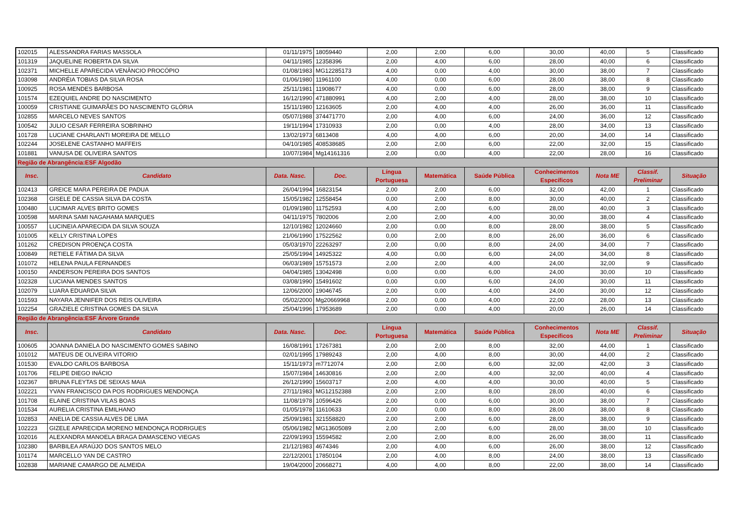| 102015 | ALESSANDRA FARIAS MASSOLA | 01/11/1975 | 18059440 | 2,00 | 2,00 | 6,00 | 30,00 | 40,00 | 5 | Classificado |
| 101319 | JAQUELINE ROBERTA DA SILVA | 04/11/1985 | 12358396 | 2,00 | 4,00 | 6,00 | 28,00 | 40,00 | 6 | Classificado |
| 102371 | MICHELLE APARECIDA VENÂNCIO PROCÓPIO | 01/08/1983 | MG12285173 | 4,00 | 0,00 | 4,00 | 30,00 | 38,00 | 7 | Classificado |
| 103098 | ANDRÉIA TOBIAS DA SILVA ROSA | 01/06/1980 | 11961100 | 4,00 | 0,00 | 6,00 | 28,00 | 38,00 | 8 | Classificado |
| 100925 | ROSA MENDES BARBOSA | 25/11/1981 | 11908677 | 4,00 | 0,00 | 6,00 | 28,00 | 38,00 | 9 | Classificado |
| 101574 | EZEQUIEL ANDRE DO NASCIMENTO | 16/12/1990 | 471880991 | 4,00 | 2,00 | 4,00 | 28,00 | 38,00 | 10 | Classificado |
| 100059 | CRISTIANE GUIMARÃES DO NASCIMENTO GLÓRIA | 15/11/1980 | 12163605 | 2,00 | 4,00 | 4,00 | 26,00 | 36,00 | 11 | Classificado |
| 102855 | MARCELO NEVES SANTOS | 05/07/1988 | 374471770 | 2,00 | 4,00 | 6,00 | 24,00 | 36,00 | 12 | Classificado |
| 100542 | JULIO CESAR FERREIRA SOBRINHO | 19/11/1994 | 17310933 | 2,00 | 0,00 | 4,00 | 28,00 | 34,00 | 13 | Classificado |
| 101728 | LUCIANE CHARLANTI MOREIRA DE MELLO | 13/02/1973 | 6813408 | 4,00 | 4,00 | 6,00 | 20,00 | 34,00 | 14 | Classificado |
| 102244 | JOSELENE CASTANHO MAFFEIS | 04/10/1985 | 408538685 | 2,00 | 2,00 | 6,00 | 22,00 | 32,00 | 15 | Classificado |
| 101881 | VANUSA DE OLIVEIRA SANTOS | 10/07/1984 | Mg14161316 | 2,00 | 0,00 | 4,00 | 22,00 | 28,00 | 16 | Classificado |
| Região de Abrangência:ESF Algodão | | | | | | | | | | |
| Insc. | Candidato | Data. Nasc. | Doc. | Língua Portuguesa | Matemática | Saúde Pública | Conhecimentos Específicos | Nota ME | Classif. Preliminar | Situação |
| 102413 | GREICE MARA PEREIRA DE PADUA | 26/04/1994 | 16823154 | 2,00 | 2,00 | 6,00 | 32,00 | 42,00 | 1 | Classificado |
| 102368 | GISELE DE CASSIA SILVA DA COSTA | 15/05/1982 | 12558454 | 0,00 | 2,00 | 8,00 | 30,00 | 40,00 | 2 | Classificado |
| 100480 | LUCIMAR ALVES BRITO GOMES | 01/09/1980 | 11752593 | 4,00 | 2,00 | 6,00 | 28,00 | 40,00 | 3 | Classificado |
| 100598 | MARINA SAMI NAGAHAMA MARQUES | 04/11/1975 | 7802006 | 2,00 | 2,00 | 4,00 | 30,00 | 38,00 | 4 | Classificado |
| 100557 | LUCINEIA APARECIDA DA SILVA SOUZA | 12/10/1982 | 12024660 | 2,00 | 0,00 | 8,00 | 28,00 | 38,00 | 5 | Classificado |
| 101005 | KELLY CRISTINA LOPES | 21/06/1990 | 17522562 | 0,00 | 2,00 | 8,00 | 26,00 | 36,00 | 6 | Classificado |
| 101262 | CREDISON PROENÇA COSTA | 05/03/1970 | 22263297 | 2,00 | 0,00 | 8,00 | 24,00 | 34,00 | 7 | Classificado |
| 100849 | RETIELE FÁTIMA DA SILVA | 25/05/1994 | 14925322 | 4,00 | 0,00 | 6,00 | 24,00 | 34,00 | 8 | Classificado |
| 101072 | HELENA PAULA FERNANDES | 06/03/1989 | 15751573 | 2,00 | 2,00 | 4,00 | 24,00 | 32,00 | 9 | Classificado |
| 100150 | ANDERSON PEREIRA DOS SANTOS | 04/04/1985 | 13042498 | 0,00 | 0,00 | 6,00 | 24,00 | 30,00 | 10 | Classificado |
| 102328 | LUCIANA MENDES SANTOS | 03/08/1990 | 15491602 | 0,00 | 0,00 | 6,00 | 24,00 | 30,00 | 11 | Classificado |
| 102079 | LUARA EDUARDA SILVA | 12/06/2000 | 19046745 | 2,00 | 0,00 | 4,00 | 24,00 | 30,00 | 12 | Classificado |
| 101593 | NAYARA JENNIFER DOS REIS OLIVEIRA | 05/02/2000 | Mg20669968 | 2,00 | 0,00 | 4,00 | 22,00 | 28,00 | 13 | Classificado |
| 102254 | GRAZIELE CRISTINA GOMES DA SILVA | 25/04/1996 | 17953689 | 2,00 | 0,00 | 4,00 | 20,00 | 26,00 | 14 | Classificado |
| Região de Abrangência:ESF Árvore Grande | | | | | | | | | | |
| Insc. | Candidato | Data. Nasc. | Doc. | Língua Portuguesa | Matemática | Saúde Pública | Conhecimentos Específicos | Nota ME | Classif. Preliminar | Situação |
| 100605 | JOANNA DANIELA DO NASCIMENTO GOMES SABINO | 16/08/1991 | 17267381 | 2,00 | 2,00 | 8,00 | 32,00 | 44,00 | 1 | Classificado |
| 101012 | MATEUS DE OLIVEIRA VITORIO | 02/01/1995 | 17989243 | 2,00 | 4,00 | 8,00 | 30,00 | 44,00 | 2 | Classificado |
| 101530 | EVALDO CARLOS BARBOSA | 15/11/1973 | m7712074 | 2,00 | 2,00 | 6,00 | 32,00 | 42,00 | 3 | Classificado |
| 101706 | FELIPE DIEGO INÁCIO | 15/07/1984 | 14630816 | 2,00 | 2,00 | 4,00 | 32,00 | 40,00 | 4 | Classificado |
| 102367 | BRUNA FLEYTAS DE SEIXAS MAIA | 26/12/1990 | 15603717 | 2,00 | 4,00 | 4,00 | 30,00 | 40,00 | 5 | Classificado |
| 102221 | YVAN FRANCISCO DA POS RODRIGUES MENDONÇA | 27/11/1983 | MG12152388 | 2,00 | 2,00 | 8,00 | 28,00 | 40,00 | 6 | Classificado |
| 101708 | ELAINE CRISTINA VILAS BOAS | 11/08/1978 | 10596426 | 2,00 | 0,00 | 6,00 | 30,00 | 38,00 | 7 | Classificado |
| 101534 | AURELIA CRISTINA EMILHANO | 01/05/1978 | 11610633 | 2,00 | 0,00 | 8,00 | 28,00 | 38,00 | 8 | Classificado |
| 102853 | ANELIA DE CASSIA ALVES DE LIMA | 25/09/1981 | 321558820 | 2,00 | 2,00 | 6,00 | 28,00 | 38,00 | 9 | Classificado |
| 102223 | GIZELE APARECIDA MORENO MENDONÇA RODRIGUES | 05/06/1982 | MG13605089 | 2,00 | 2,00 | 6,00 | 28,00 | 38,00 | 10 | Classificado |
| 102016 | ALEXANDRA MANOELA BRAGA DAMASCENO VIEGAS | 22/09/1993 | 15594582 | 2,00 | 2,00 | 8,00 | 26,00 | 38,00 | 11 | Classificado |
| 102380 | BARBILEA ARAÚJO DOS SANTOS MELO | 21/12/1983 | 4674346 | 2,00 | 4,00 | 6,00 | 26,00 | 38,00 | 12 | Classificado |
| 101174 | MARCELLO YAN DE CASTRO | 22/12/2001 | 17850104 | 2,00 | 4,00 | 8,00 | 24,00 | 38,00 | 13 | Classificado |
| 102838 | MARIANE CAMARGO DE ALMEIDA | 19/04/2000 | 20668271 | 4,00 | 4,00 | 8,00 | 22,00 | 38,00 | 14 | Classificado |